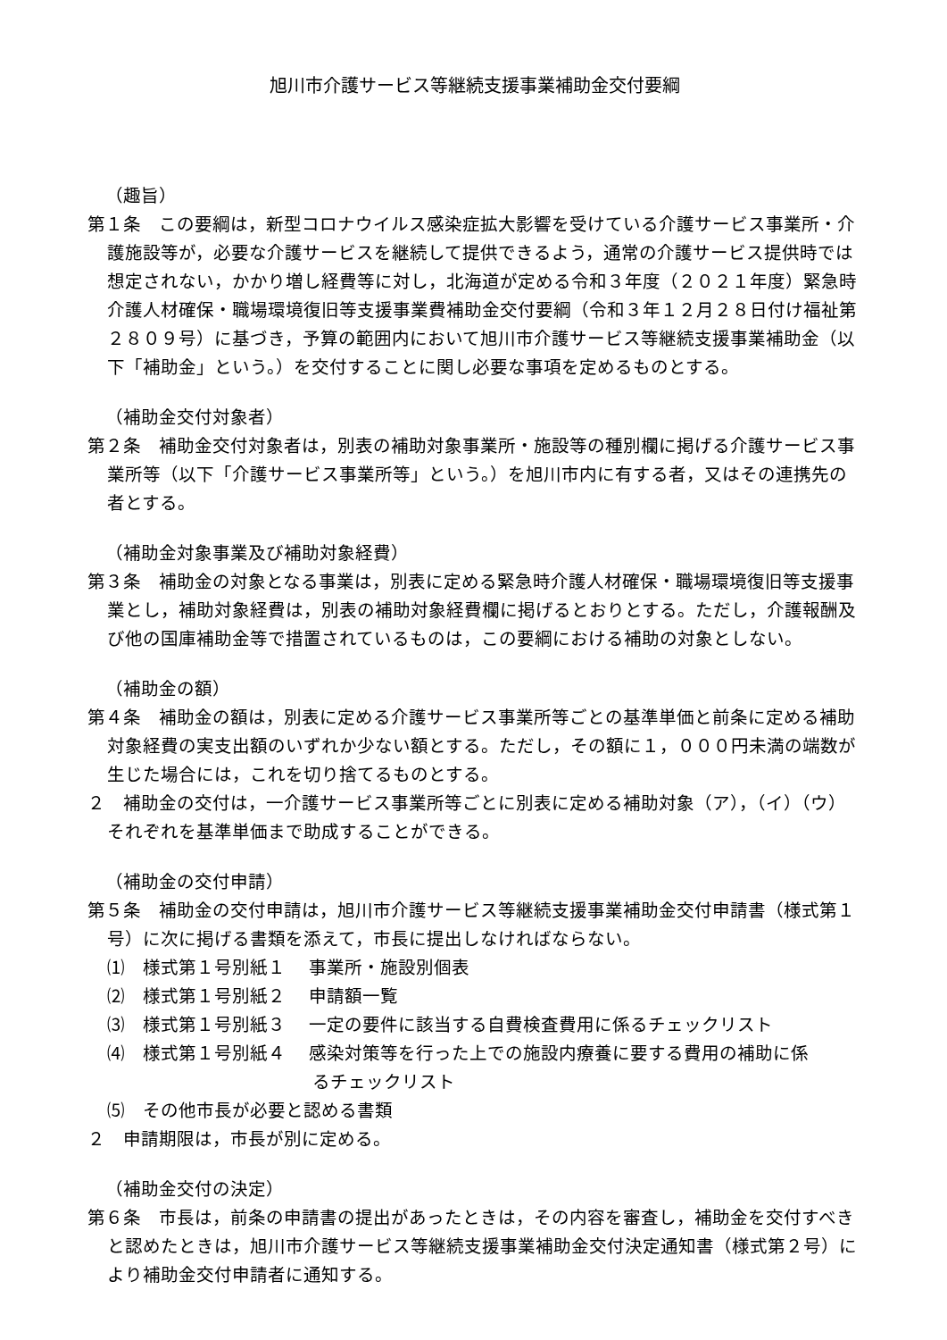旭川市介護サービス等継続支援事業補助金交付要綱
（趣旨）
第１条　この要綱は，新型コロナウイルス感染症拡大影響を受けている介護サービス事業所・介護施設等が，必要な介護サービスを継続して提供できるよう，通常の介護サービス提供時では想定されない，かかり増し経費等に対し，北海道が定める令和３年度（２０２１年度）緊急時介護人材確保・職場環境復旧等支援事業費補助金交付要綱（令和３年１２月２８日付け福祉第２８０９号）に基づき，予算の範囲内において旭川市介護サービス等継続支援事業補助金（以下「補助金」という。）を交付することに関し必要な事項を定めるものとする。
（補助金交付対象者）
第２条　補助金交付対象者は，別表の補助対象事業所・施設等の種別欄に掲げる介護サービス事業所等（以下「介護サービス事業所等」という。）を旭川市内に有する者，又はその連携先の者とする。
（補助金対象事業及び補助対象経費）
第３条　補助金の対象となる事業は，別表に定める緊急時介護人材確保・職場環境復旧等支援事業とし，補助対象経費は，別表の補助対象経費欄に掲げるとおりとする。ただし，介護報酬及び他の国庫補助金等で措置されているものは，この要綱における補助の対象としない。
（補助金の額）
第４条　補助金の額は，別表に定める介護サービス事業所等ごとの基準単価と前条に定める補助対象経費の実支出額のいずれか少ない額とする。ただし，その額に１，０００円未満の端数が生じた場合には，これを切り捨てるものとする。
２　補助金の交付は，一介護サービス事業所等ごとに別表に定める補助対象（ア），（イ）（ウ）それぞれを基準単価まで助成することができる。
（補助金の交付申請）
第５条　補助金の交付申請は，旭川市介護サービス等継続支援事業補助金交付申請書（様式第１号）に次に掲げる書類を添えて，市長に提出しなければならない。
⑴　様式第１号別紙１　 事業所・施設別個表
⑵　様式第１号別紙２　 申請額一覧
⑶　様式第１号別紙３　 一定の要件に該当する自費検査費用に係るチェックリスト
⑷　様式第１号別紙４　 感染対策等を行った上での施設内療養に要する費用の補助に係
るチェックリスト
⑸　その他市長が必要と認める書類
２　申請期限は，市長が別に定める。
（補助金交付の決定）
第６条　市長は，前条の申請書の提出があったときは，その内容を審査し，補助金を交付すべきと認めたときは，旭川市介護サービス等継続支援事業補助金交付決定通知書（様式第２号）により補助金交付申請者に通知する。